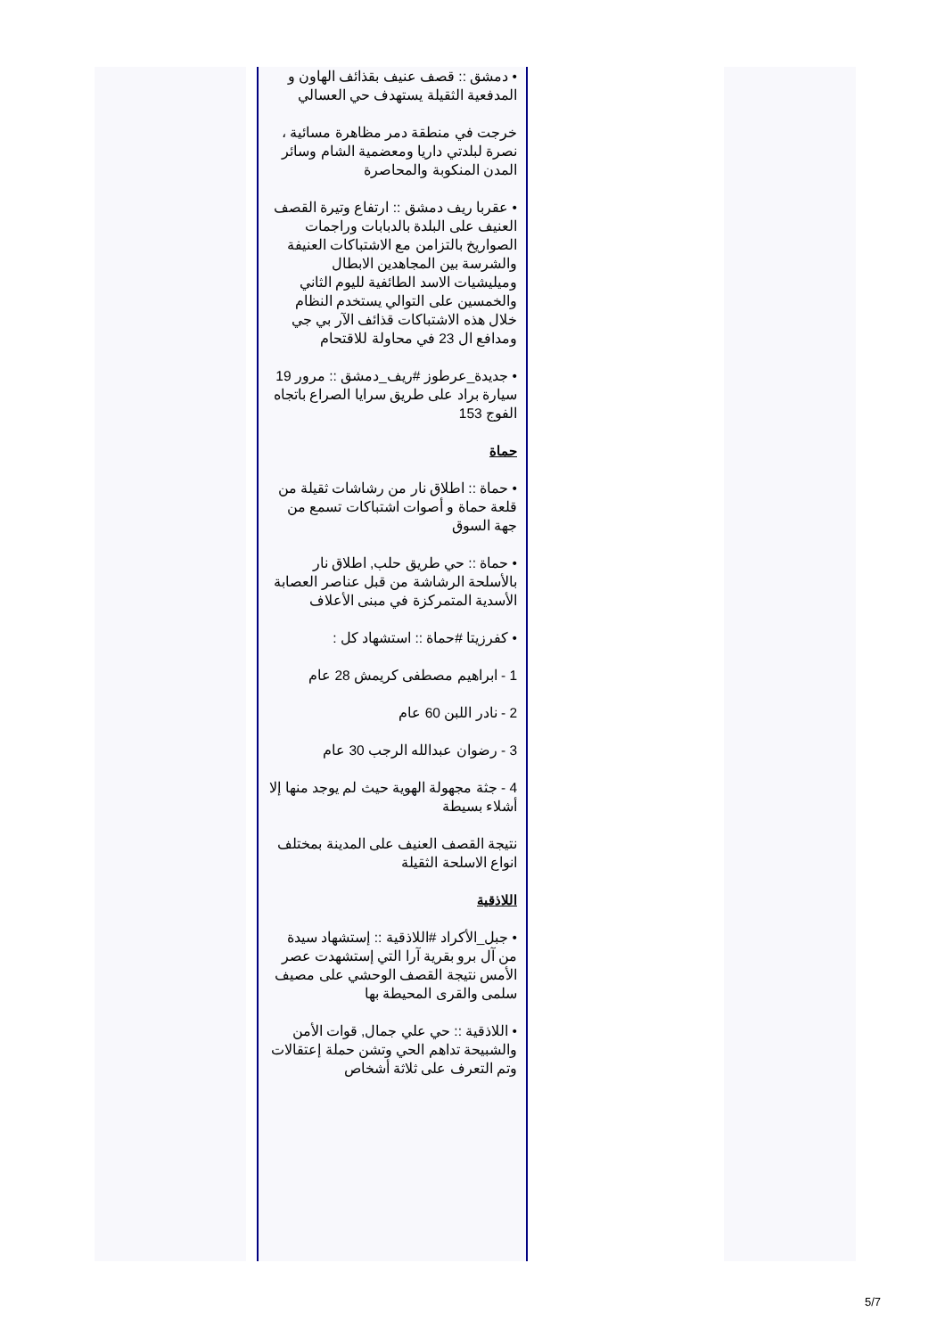• دمشق :: قصف عنيف بقذائف الهاون و المدفعية الثقيلة يستهدف حي العسالي
خرجت في منطقة دمر مظاهرة مسائية ، نصرة لبلدتي داريا ومعضمية الشام وسائر المدن المنكوبة والمحاصرة
• عقربا ريف دمشق :: ارتفاع وتيرة القصف العنيف على البلدة بالدبابات وراجمات الصواريخ بالتزامن مع الاشتباكات العنيفة والشرسة بين المجاهدين الابطال وميليشيات الاسد الطائفية لليوم الثاني والخمسين على التوالي يستخدم النظام خلال هذه الاشتباكات قذائف الآر بي جي ومدافع ال 23 في محاولة للاقتحام
• جديدة_عرطوز #ريف_دمشق :: مرور 19 سيارة براد على طريق سرايا الصراع باتجاه الفوج 153
حماة
• حماة :: اطلاق نار من رشاشات ثقيلة من قلعة حماة و أصوات اشتباكات تسمع من جهة السوق
• حماة :: حي طريق حلب, اطلاق نار بالأسلحة الرشاشة من قبل عناصر العصابة الأسدية المتمركزة في مبنى الأعلاف
• كفرزيتا #حماة :: استشهاد كل :
1 - ابراهيم مصطفى كريمش 28 عام
2 - نادر اللبن 60 عام
3 - رضوان عبدالله الرجب 30 عام
4 - جثة مجهولة الهوية حيث لم يوجد منها إلا أشلاء بسيطة
نتيجة القصف العنيف على المدينة بمختلف انواع الاسلحة الثقيلة
اللاذقية
• جبل_الأكراد #اللاذقية :: إستشهاد سيدة من آل برو بقرية آرا التي إستشهدت عصر الأمس نتيجة القصف الوحشي على مصيف سلمى والقرى المحيطة بها
• اللاذقية :: حي علي جمال, قوات الأمن والشبيحة تداهم الحي وتشن حملة إعتقالات وتم التعرف على ثلاثة أشخاص
5/7